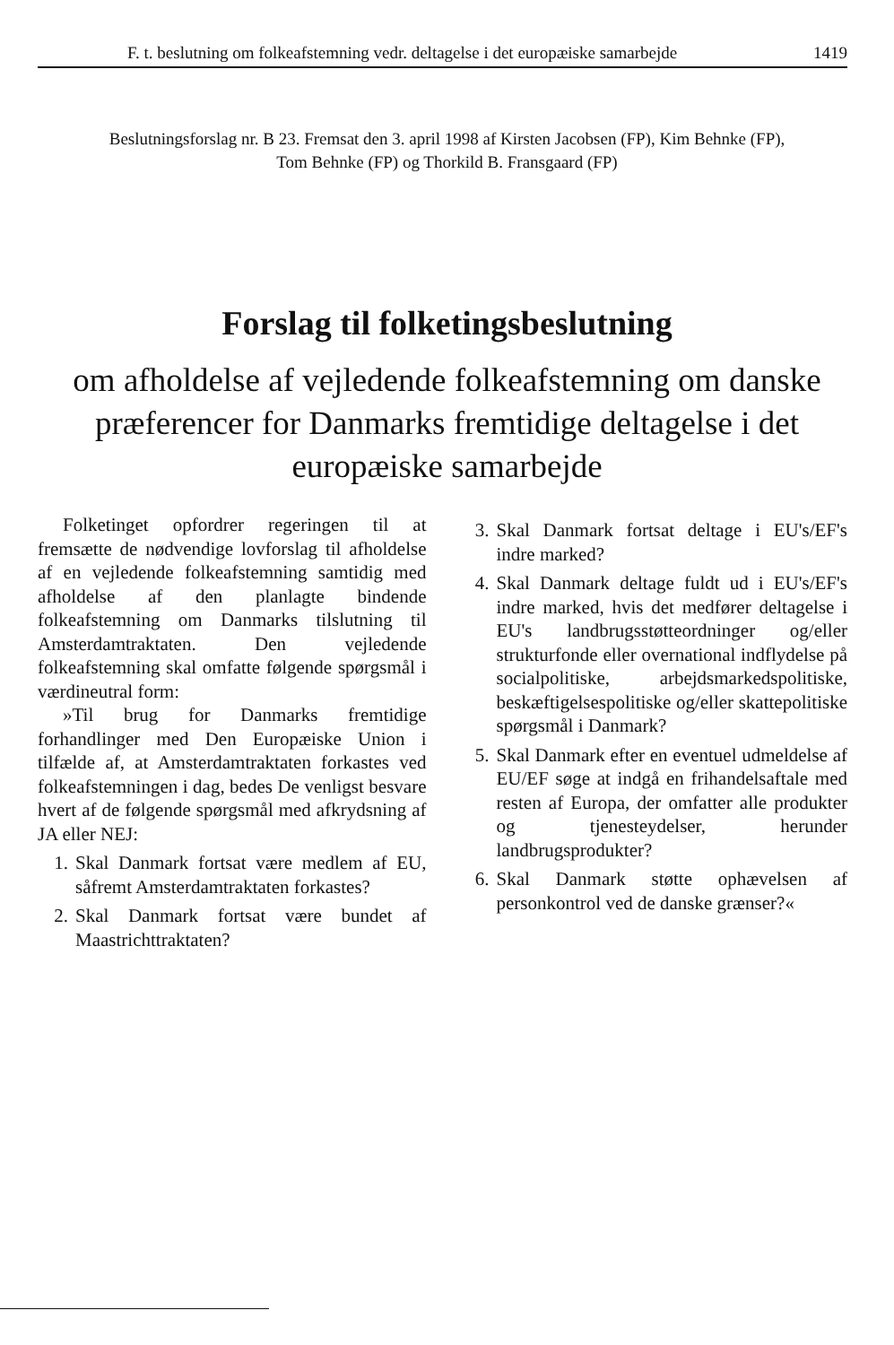F. t. beslutning om folkeafstemning vedr. deltagelse i det europæiske samarbejde 1419
Beslutningsforslag nr. B 23. Fremsat den 3. april 1998 af Kirsten Jacobsen (FP), Kim Behnke (FP),
Tom Behnke (FP) og Thorkild B. Fransgaard (FP)
Forslag til folketingsbeslutning
om afholdelse af vejledende folkeafstemning om danske præferencer for Danmarks fremtidige deltagelse i det europæiske samarbejde
Folketinget opfordrer regeringen til at fremsætte de nødvendige lovforslag til afholdelse af en vejledende folkeafstemning samtidig med afholdelse af den planlagte bindende folkeafstemning om Danmarks tilslutning til Amsterdamtraktaten. Den vejledende folkeafstemning skal omfatte følgende spørgsmål i værdineutral form:
»Til brug for Danmarks fremtidige forhandlinger med Den Europæiske Union i tilfælde af, at Amsterdamtraktaten forkastes ved folkeafstemningen i dag, bedes De venligst besvare hvert af de følgende spørgsmål med afkrydsning af JA eller NEJ:
1. Skal Danmark fortsat være medlem af EU, såfremt Amsterdamtraktaten forkastes?
2. Skal Danmark fortsat være bundet af Maastrichttraktaten?
3. Skal Danmark fortsat deltage i EU's/EF's indre marked?
4. Skal Danmark deltage fuldt ud i EU's/EF's indre marked, hvis det medfører deltagelse i EU's landbrugsstøtteordninger og/eller strukturfonde eller overnational indflydelse på socialpolitiske, arbejdsmarkedspolitiske, beskæftigelsespolitiske og/eller skattepolitiske spørgsmål i Danmark?
5. Skal Danmark efter en eventuel udmeldelse af EU/EF søge at indgå en frihandelsaftale med resten af Europa, der omfatter alle produkter og tjenesteydelser, herunder landbrugsprodukter?
6. Skal Danmark støtte ophævelsen af personkontrol ved de danske grænser?«